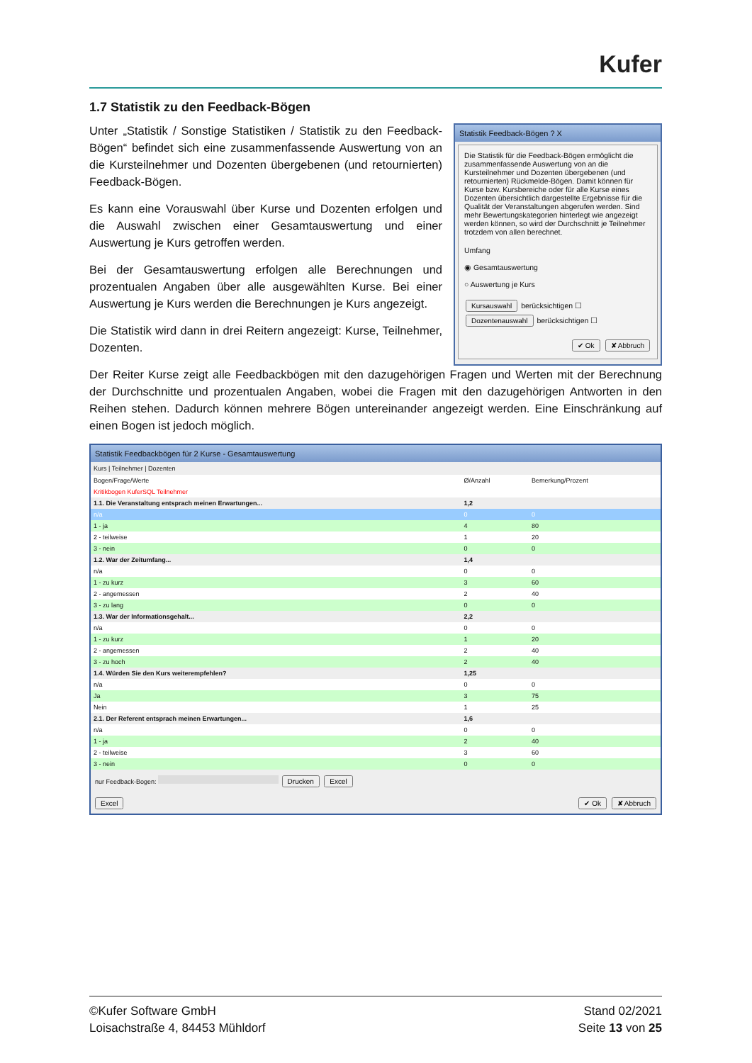Kufer
1.7 Statistik zu den Feedback-Bögen
Unter „Statistik / Sonstige Statistiken / Statistik zu den Feedback-Bögen“ befindet sich eine zusammenfassende Auswertung von an die Kursteilnehmer und Dozenten übergebenen (und retournierten) Feedback-Bögen.
Es kann eine Vorauswahl über Kurse und Dozenten erfolgen und die Auswahl zwischen einer Gesamtauswertung und einer Auswertung je Kurs getroffen werden.
Bei der Gesamtauswertung erfolgen alle Berechnungen und prozentualen Angaben über alle ausgewählten Kurse. Bei einer Auswertung je Kurs werden die Berechnungen je Kurs angezeigt.
Die Statistik wird dann in drei Reitern angezeigt: Kurse, Teilnehmer, Dozenten.
Statistik Feedback-Bögen ? X
Die Statistik für die Feedback-Bögen ermöglicht die zusammenfassende Auswertung von an die Kursteilnehmer und Dozenten übergebenen (und retournierten) Rückmelde-Bögen. Damit können für Kurse bzw. Kursbereiche oder für alle Kurse eines Dozenten übersichtlich dargestellte Ergebnisse für die Qualität der Veranstaltungen abgerufen werden. Sind mehr Bewertungskategorien hinterlegt wie angezeigt werden können, so wird der Durchschnitt je Teilnehmer trotzdem von allen berechnet.
Umfang
◉ Gesamtauswertung
○ Auswertung je Kurs
Kursauswahl berücksichtigen ☐
Dozentenauswahl berücksichtigen ☐
✔ Ok ✘ Abbruch
Der Reiter Kurse zeigt alle Feedbackbögen mit den dazugehörigen Fragen und Werten mit der Berechnung der Durchschnitte und prozentualen Angaben, wobei die Fragen mit den dazugehörigen Antworten in den Reihen stehen. Dadurch können mehrere Bögen untereinander angezeigt werden. Eine Einschränkung auf einen Bogen ist jedoch möglich.
Statistik Feedbackbögen für 2 Kurse - Gesamtauswertung
Kurs | Teilnehmer | Dozenten
| Bogen/Frage/Werte | Ø/Anzahl | Bemerkung/Prozent |
| --- | --- | --- |
| Kritikbogen KuferSQL Teilnehmer | | |
| 1.1. Die Veranstaltung entsprach meinen Erwartungen... | 1,2 | |
| n/a | 0 | 0 |
| 1 - ja | 4 | 80 |
| 2 - teilweise | 1 | 20 |
| 3 - nein | 0 | 0 |
| 1.2. War der Zeitumfang... | 1,4 | |
| n/a | 0 | 0 |
| 1 - zu kurz | 3 | 60 |
| 2 - angemessen | 2 | 40 |
| 3 - zu lang | 0 | 0 |
| 1.3. War der Informationsgehalt... | 2,2 | |
| n/a | 0 | 0 |
| 1 - zu kurz | 1 | 20 |
| 2 - angemessen | 2 | 40 |
| 3 - zu hoch | 2 | 40 |
| 1.4. Würden Sie den Kurs weiterempfehlen? | 1,25 | |
| n/a | 0 | 0 |
| Ja | 3 | 75 |
| Nein | 1 | 25 |
| 2.1. Der Referent entsprach meinen Erwartungen... | 1,6 | |
| n/a | 0 | 0 |
| 1 - ja | 2 | 40 |
| 2 - teilweise | 3 | 60 |
| 3 - nein | 0 | 0 |
nur Feedback-Bogen: Drucken Excel
Excel ✔ Ok ✘ Abbruch
©Kufer Software GmbH
Loisachstraße 4, 84453 Mühldorf
Stand 02/2021
Seite 13 von 25